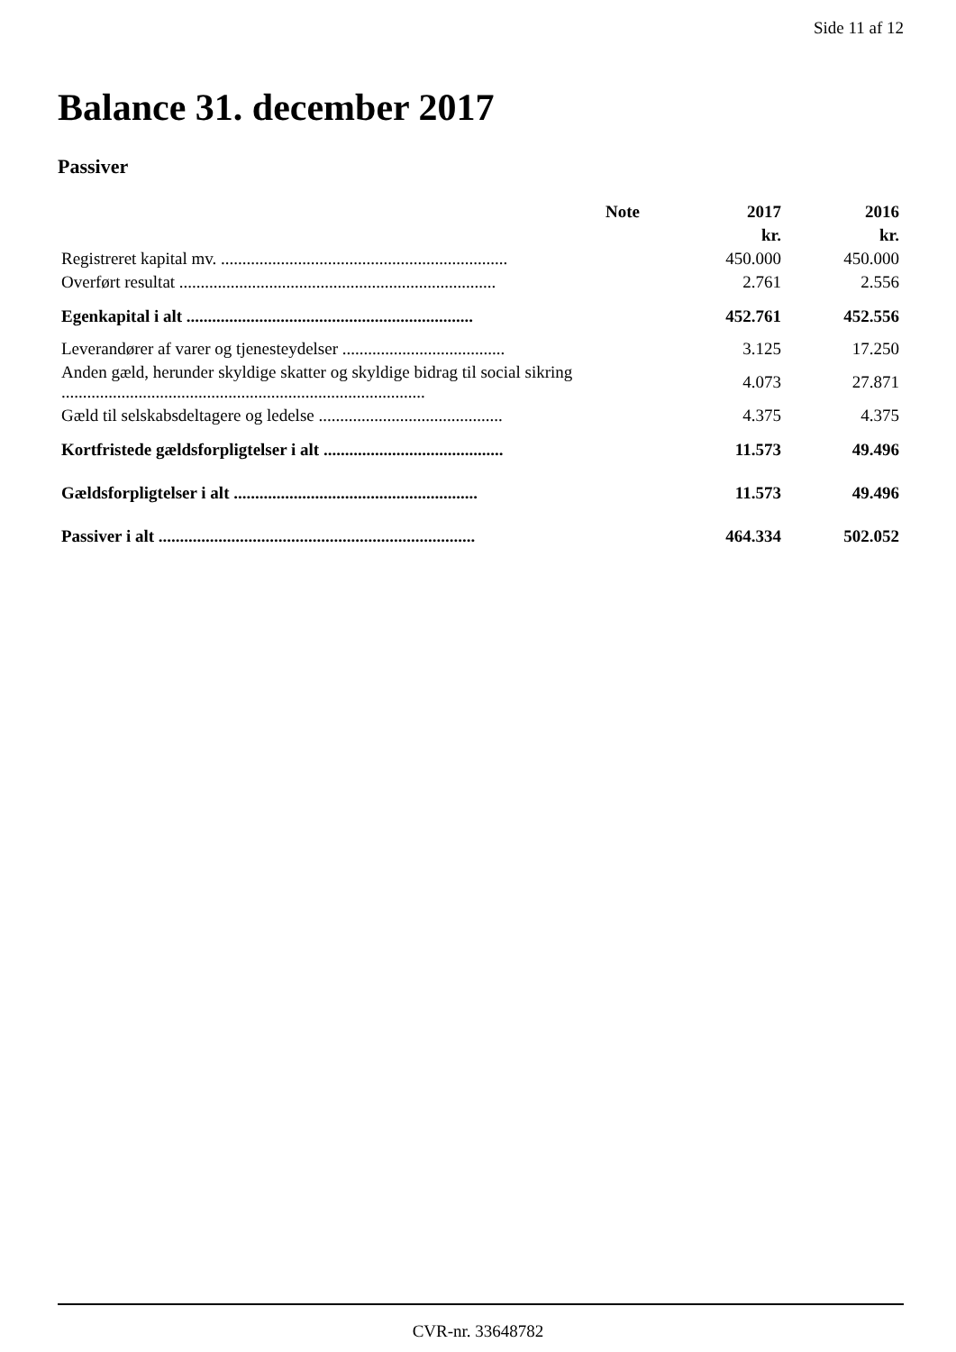Side 11 af 12
Balance 31. december 2017
Passiver
| | Note | 2017 | 2016 |
| --- | --- | --- | --- |
| | | kr. | kr. |
| Registreret kapital mv. ................................................................... | | 450.000 | 450.000 |
| Overført resultat .......................................................................... | | 2.761 | 2.556 |
| Egenkapital i alt ................................................................... | | 452.761 | 452.556 |
| Leverandører af varer og tjenesteydelser ...................................... | | 3.125 | 17.250 |
| Anden gæld, herunder skyldige skatter og skyldige bidrag til social sikring ..................................................................................... | | 4.073 | 27.871 |
| Gæld til selskabsdeltagere og ledelse ........................................... | | 4.375 | 4.375 |
| Kortfristede gældsforpligtelser i alt .......................................... | | 11.573 | 49.496 |
| Gældsforpligtelser i alt ......................................................... | | 11.573 | 49.496 |
| Passiver i alt .......................................................................... | | 464.334 | 502.052 |
CVR-nr. 33648782